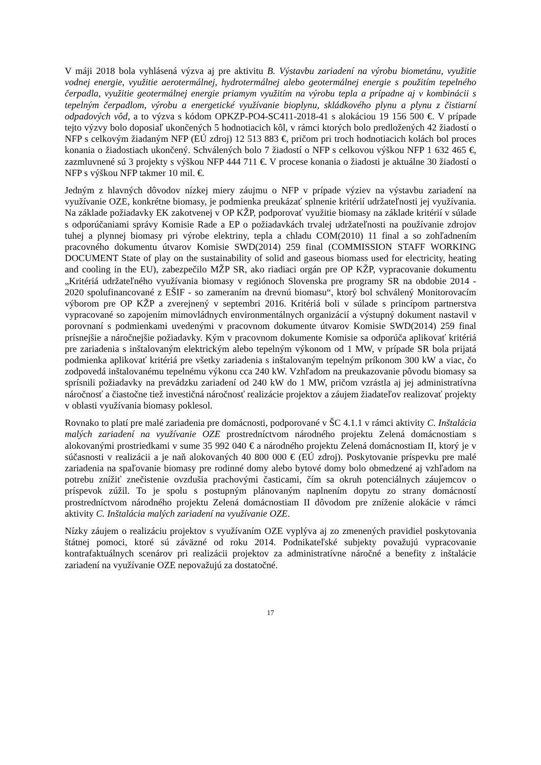V máji 2018 bola vyhlásená výzva aj pre aktivitu B. Výstavbu zariadení na výrobu biometánu, využitie vodnej energie, využitie aerotermálnej, hydrotermálnej alebo geotermálnej energie s použitím tepelného čerpadla, využitie geotermálnej energie priamym využitím na výrobu tepla a prípadne aj v kombinácii s tepelným čerpadlom, výrobu a energetické využívanie bioplynu, skládkového plynu a plynu z čistiarní odpadových vôd, a to výzva s kódom OPKZP-PO4-SC411-2018-41 s alokáciou 19 156 500 €. V prípade tejto výzvy bolo doposiaľ ukončených 5 hodnotiacich kôl, v rámci ktorých bolo predložených 42 žiadostí o NFP s celkovým žiadaným NFP (EÚ zdroj) 12 513 883 €, pričom pri troch hodnotiacich kolách bol proces konania o žiadostiach ukončený. Schválených bolo 7 žiadostí o NFP s celkovou výškou NFP 1 632 465 €, zazmluvnené sú 3 projekty s výškou NFP 444 711 €. V procese konania o žiadosti je aktuálne 30 žiadostí o NFP s výškou NFP takmer 10 mil. €.
Jedným z hlavných dôvodov nízkej miery záujmu o NFP v prípade výziev na výstavbu zariadení na využívanie OZE, konkrétne biomasy, je podmienka preukázať splnenie kritérií udržateľnosti jej využívania. Na základe požiadavky EK zakotvenej v OP KŽP, podporovať využitie biomasy na základe kritérií v súlade s odporúčaniami správy Komisie Rade a EP o požiadavkách trvalej udržateľnosti na používanie zdrojov tuhej a plynnej biomasy pri výrobe elektriny, tepla a chladu COM(2010) 11 final a so zohľadnením pracovného dokumentu útvarov Komisie SWD(2014) 259 final (COMMISSION STAFF WORKING DOCUMENT State of play on the sustainability of solid and gaseous biomass used for electricity, heating and cooling in the EU), zabezpečilo MŽP SR, ako riadiaci orgán pre OP KŽP, vypracovanie dokumentu „Kritériá udržateľného využívania biomasy v regiónoch Slovenska pre programy SR na obdobie 2014 - 2020 spolufinancované z EŠIF - so zameraním na drevnú biomasu“, ktorý bol schválený Monitorovacím výborom pre OP KŽP a zverejnený v septembri 2016. Kritériá boli v súlade s princípom partnerstva vypracované so zapojením mimovládnych environmentálnych organizácií a výstupný dokument nastavil v porovnaní s podmienkami uvedenými v pracovnom dokumente útvarov Komisie SWD(2014) 259 final prísnejšie a náročnejšie požiadavky. Kým v pracovnom dokumente Komisie sa odporúča aplikovať kritériá pre zariadenia s inštalovaným elektrickým alebo tepelným výkonom od 1 MW, v prípade SR bola prijatá podmienka aplikovať kritériá pre všetky zariadenia s inštalovaným tepelným príkonom 300 kW a viac, čo zodpovedá inštalovanému tepelnému výkonu cca 240 kW. Vzhľadom na preukazovanie pôvodu biomasy sa sprísnili požiadavky na prevádzku zariadení od 240 kW do 1 MW, pričom vzrástla aj jej administratívna náročnosť a čiastočne tiež investičná náročnosť realizácie projektov a záujem žiadateľov realizovať projekty v oblasti využívania biomasy poklesol.
Rovnako to platí pre malé zariadenia pre domácnosti, podporované v ŠC 4.1.1 v rámci aktivity C. Inštalácia malých zariadení na využívanie OZE prostredníctvom národného projektu Zelená domácnostiam s alokovanými prostriedkami v sume 35 992 040 € a národného projektu Zelená domácnostiam II, ktorý je v súčasnosti v realizácii a je naň alokovaných 40 800 000 € (EÚ zdroj). Poskytovanie príspevku pre malé zariadenia na spaľovanie biomasy pre rodinné domy alebo bytové domy bolo obmedzené aj vzhľadom na potrebu znížiť znečistenie ovzdušia prachovými časticami, čím sa okruh potenciálnych záujemcov o príspevok zúžil. To je spolu s postupným plánovaným naplnením dopytu zo strany domácností prostredníctvom národného projektu Zelená domácnostiam II dôvodom pre zníženie alokácie v rámci aktivity C. Inštalácia malých zariadení na využívanie OZE.
Nízky záujem o realizáciu projektov s využívaním OZE vyplýva aj zo zmenených pravidiel poskytovania štátnej pomoci, ktoré sú záväzné od roku 2014. Podnikateľské subjekty považujú vypracovanie kontrafaktuálnych scenárov pri realizácii projektov za administratívne náročné a benefity z inštalácie zariadení na využívanie OZE nepovažujú za dostatočné.
17